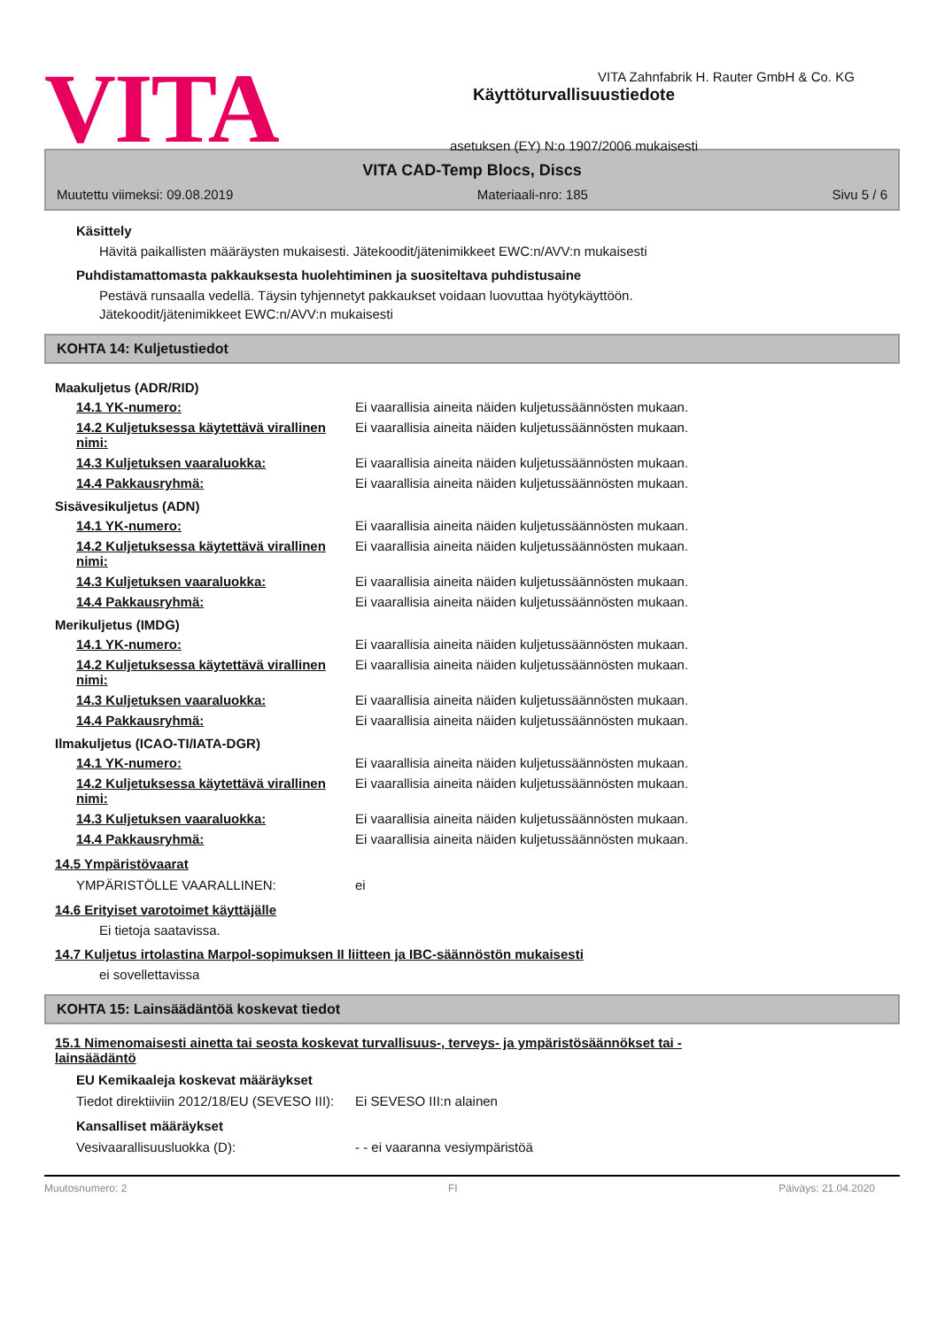VITA Zahnfabrik H. Rauter GmbH & Co. KG
VITA
Käyttöturvallisuustiedote
asetuksen (EY) N:o 1907/2006 mukaisesti
VITA CAD-Temp Blocs, Discs
Muutettu viimeksi: 09.08.2019 Materiaali-nro: 185 Sivu 5 / 6
Käsittely
Hävitä paikallisten määräysten mukaisesti. Jätekoodit/jätenimikkeet EWC:n/AVV:n mukaisesti
Puhdistamattomasta pakkauksesta huolehtiminen ja suositeltava puhdistusaine
Pestävä runsaalla vedellä. Täysin tyhjennetyt pakkaukset voidaan luovuttaa hyötykäyttöön.
Jätekoodit/jätenimikkeet EWC:n/AVV:n mukaisesti
KOHTA 14: Kuljetustiedot
| Maakuljetus (ADR/RID) | |
| 14.1 YK-numero: | Ei vaarallisia aineita näiden kuljetussäännösten mukaan. |
| 14.2 Kuljetuksessa käytettävä virallinen nimi: | Ei vaarallisia aineita näiden kuljetussäännösten mukaan. |
| 14.3 Kuljetuksen vaaraluokka: | Ei vaarallisia aineita näiden kuljetussäännösten mukaan. |
| 14.4 Pakkausryhmä: | Ei vaarallisia aineita näiden kuljetussäännösten mukaan. |
| Sisävesikuljetus (ADN) | |
| 14.1 YK-numero: | Ei vaarallisia aineita näiden kuljetussäännösten mukaan. |
| 14.2 Kuljetuksessa käytettävä virallinen nimi: | Ei vaarallisia aineita näiden kuljetussäännösten mukaan. |
| 14.3 Kuljetuksen vaaraluokka: | Ei vaarallisia aineita näiden kuljetussäännösten mukaan. |
| 14.4 Pakkausryhmä: | Ei vaarallisia aineita näiden kuljetussäännösten mukaan. |
| Merikuljetus (IMDG) | |
| 14.1 YK-numero: | Ei vaarallisia aineita näiden kuljetussäännösten mukaan. |
| 14.2 Kuljetuksessa käytettävä virallinen nimi: | Ei vaarallisia aineita näiden kuljetussäännösten mukaan. |
| 14.3 Kuljetuksen vaaraluokka: | Ei vaarallisia aineita näiden kuljetussäännösten mukaan. |
| 14.4 Pakkausryhmä: | Ei vaarallisia aineita näiden kuljetussäännösten mukaan. |
| Ilmakuljetus (ICAO-TI/IATA-DGR) | |
| 14.1 YK-numero: | Ei vaarallisia aineita näiden kuljetussäännösten mukaan. |
| 14.2 Kuljetuksessa käytettävä virallinen nimi: | Ei vaarallisia aineita näiden kuljetussäännösten mukaan. |
| 14.3 Kuljetuksen vaaraluokka: | Ei vaarallisia aineita näiden kuljetussäännösten mukaan. |
| 14.4 Pakkausryhmä: | Ei vaarallisia aineita näiden kuljetussäännösten mukaan. |
14.5 Ympäristövaarat
| YMPÄRISTÖLLE VAARALLINEN: | ei |
14.6 Erityiset varotoimet käyttäjälle
Ei tietoja saatavissa.
14.7 Kuljetus irtolastina Marpol-sopimuksen II liitteen ja IBC-säännöstön mukaisesti
ei sovellettavissa
KOHTA 15: Lainsäädäntöä koskevat tiedot
15.1 Nimenomaisesti ainetta tai seosta koskevat turvallisuus-, terveys- ja ympäristösäännökset tai -lainsäädäntö
EU Kemikaaleja koskevat määräykset
| Tiedot direktiiviin 2012/18/EU (SEVESO III): | Ei SEVESO III:n alainen |
Kansalliset määräykset
| Vesivaarallisuusluokka (D): | - - ei vaaranna vesiympäristöä |
Muutosnumero: 2 FI Päiväys: 21.04.2020